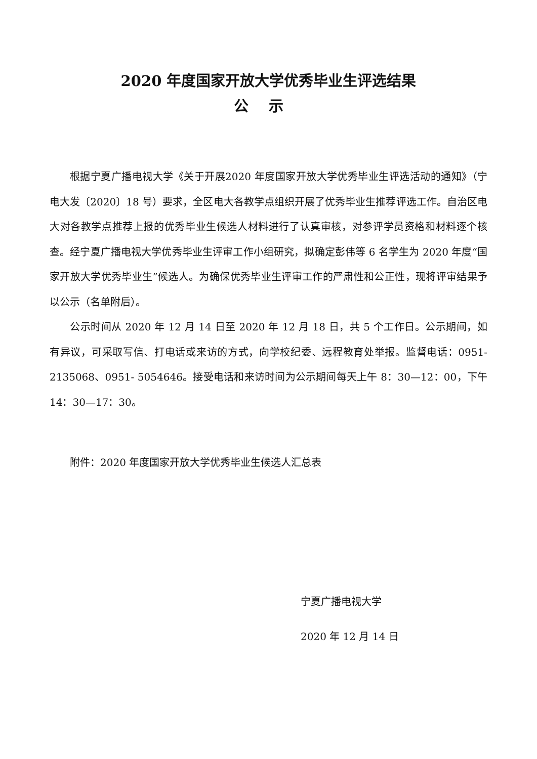2020 年度国家开放大学优秀毕业生评选结果
公示
根据宁夏广播电视大学《关于开展2020 年度国家开放大学优秀毕业生评选活动的通知》（宁电大发〔2020〕18 号）要求，全区电大各教学点组织开展了优秀毕业生推荐评选工作。自治区电大对各教学点推荐上报的优秀毕业生候选人材料进行了认真审核，对参评学员资格和材料逐个核查。经宁夏广播电视大学优秀毕业生评审工作小组研究，拟确定彭伟等 6 名学生为 2020 年度“国家开放大学优秀毕业生”候选人。为确保优秀毕业生评审工作的严肃性和公正性，现将评审结果予以公示（名单附后）。
公示时间从 2020 年 12 月 14 日至 2020 年 12 月 18 日，共 5 个工作日。公示期间，如有异议，可采取写信、打电话或来访的方式，向学校纪委、远程教育处举报。监督电话：0951-2135068、0951- 5054646。接受电话和来访时间为公示期间每天上午 8：30—12：00，下午 14：30—17：30。
附件：2020 年度国家开放大学优秀毕业生候选人汇总表
宁夏广播电视大学
2020 年 12 月 14 日